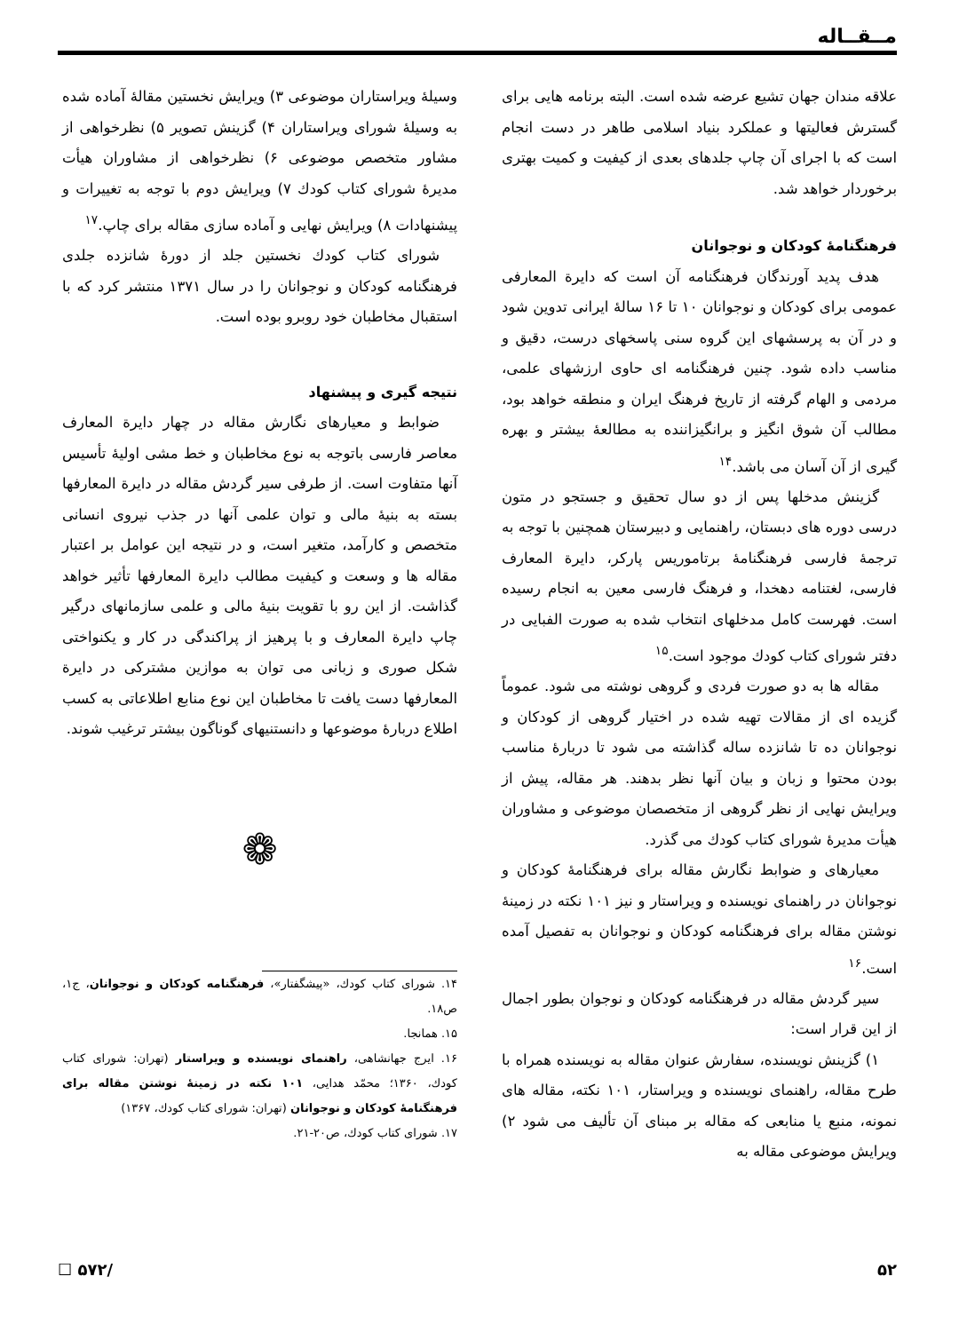مــقــاله
علاقه مندان جهان تشیع عرضه شده است. البته برنامه هایی برای گسترش فعالیتها و عملکرد بنیاد اسلامی طاهر در دست انجام است که با اجرای آن چاپ جلدهای بعدی از کیفیت و کمیت بهتری برخوردار خواهد شد.
فرهنگنامهٔ کودکان و نوجوانان
هدف پدید آورندگان فرهنگنامه آن است که دایرة المعارفی عمومی برای کودکان و نوجوانان ۱۰ تا ۱۶ سالهٔ ایرانی تدوین شود و در آن به پرسشهای این گروه سنی پاسخهای درست، دقیق و مناسب داده شود. چنین فرهنگنامه ای حاوی ارزشهای علمی، مردمی و الهام گرفته از تاریخ فرهنگ ایران و منطقه خواهد بود، مطالب آن شوق انگیز و برانگیزاننده به مطالعهٔ بیشتر و بهره گیری از آن آسان می باشد.<sup>۱۴</sup>
گزینش مدخلها پس از دو سال تحقیق و جستجو در متون درسی دوره های دبستان، راهنمایی و دبیرستان همچنین با توجه به ترجمهٔ فارسی فرهنگنامهٔ برتاموریس پارکر، دایرة المعارف فارسی، لغتنامه دهخدا، و فرهنگ فارسی معین به انجام رسیده است. فهرست کامل مدخلهای انتخاب شده به صورت الفبایی در دفتر شورای کتاب کودك موجود است.<sup>۱۵</sup>
مقاله ها به دو صورت فردی و گروهی نوشته می شود. عموماً گزیده ای از مقالات تهیه شده در اختیار گروهی از کودکان و نوجوانان ده تا شانزده ساله گذاشته می شود تا دربارهٔ مناسب بودن محتوا و زبان و بیان آنها نظر بدهند. هر مقاله، پیش از ویرایش نهایی از نظر گروهی از متخصصان موضوعی و مشاوران هیأت مدیرهٔ شورای کتاب کودك می گذرد.
معیارهای و ضوابط نگارش مقاله برای فرهنگنامهٔ کودکان و نوجوانان در راهنمای نویسنده و ویراستار و نیز ۱۰۱ نکته در زمینهٔ نوشتن مقاله برای فرهنگنامه کودکان و نوجوانان به تفصیل آمده است.<sup>۱۶</sup>
سیر گردش مقاله در فرهنگنامه کودکان و نوجوان بطور اجمال از این قرار است:
۱) گزینش نویسنده، سفارش عنوان مقاله به نویسنده همراه با طرح مقاله، راهنمای نویسنده و ویراستار، ۱۰۱ نکته، مقاله های نمونه، منبع یا منابعی که مقاله بر مبنای آن تألیف می شود ۲) ویرایش موضوعی مقاله به
وسیلهٔ ویراستاران موضوعی ۳) ویرایش نخستین مقالهٔ آماده شده به وسیلهٔ شورای ویراستاران ۴) گزینش تصویر ۵) نظرخواهی از مشاور متخصص موضوعی ۶) نظرخواهی از مشاوران هیأت مدیرهٔ شورای کتاب کودك ۷) ویرایش دوم با توجه به تغییرات و پیشنهادات ۸) ویرایش نهایی و آماده سازی مقاله برای چاپ.<sup>۱۷</sup>
شورای کتاب کودك نخستین جلد از دورهٔ شانزده جلدی فرهنگنامه کودکان و نوجوانان را در سال ۱۳۷۱ منتشر کرد که با استقبال مخاطبان خود روبرو بوده است.
نتیجه گیری و پیشنهاد
ضوابط و معیارهای نگارش مقاله در چهار دایرة المعارف معاصر فارسی باتوجه به نوع مخاطبان و خط مشی اولیهٔ تأسیس آنها متفاوت است. از طرفی سیر گردش مقاله در دایرة المعارفها بسته به بنیهٔ مالی و توان علمی آنها در جذب نیروی انسانی متخصص و کارآمد، متغیر است، و در نتیجه این عوامل بر اعتبار مقاله ها و وسعت و کیفیت مطالب دایرة المعارفها تأثیر خواهد گذاشت. از این رو با تقویت بنیهٔ مالی و علمی سازمانهای درگیر چاپ دایرة المعارف و با پرهیز از پراکندگی در کار و یکنواختی شکل صوری و زبانی می توان به موازین مشترکی در دایرة المعارفها دست یافت تا مخاطبان این نوع منابع اطلاعاتی به کسب اطلاع دربارهٔ موضوعها و دانستنیهای گوناگون بیشتر ترغیب شوند.
❁
۱۴. شورای کتاب کودك، «پیشگفتار»، فرهنگنامه کودکان و نوجوانان، ج۱، ص۱۸.
۱۵. همانجا.
۱۶. ایرج جهانشاهی، راهنمای نویسنده و ویراستار (تهران: شورای کتاب کودك، ۱۳۶۰؛ محمّد هدایی، ۱۰۱ نکته در زمینهٔ نوشتن مقاله برای فرهنگنامهٔ کودکان و نوجوانان (تهران: شورای کتاب کودك، ۱۳۶۷)
۱۷. شورای کتاب کودك، ص۲۰-۲۱.
۵۲ /۵۷۲ ☐